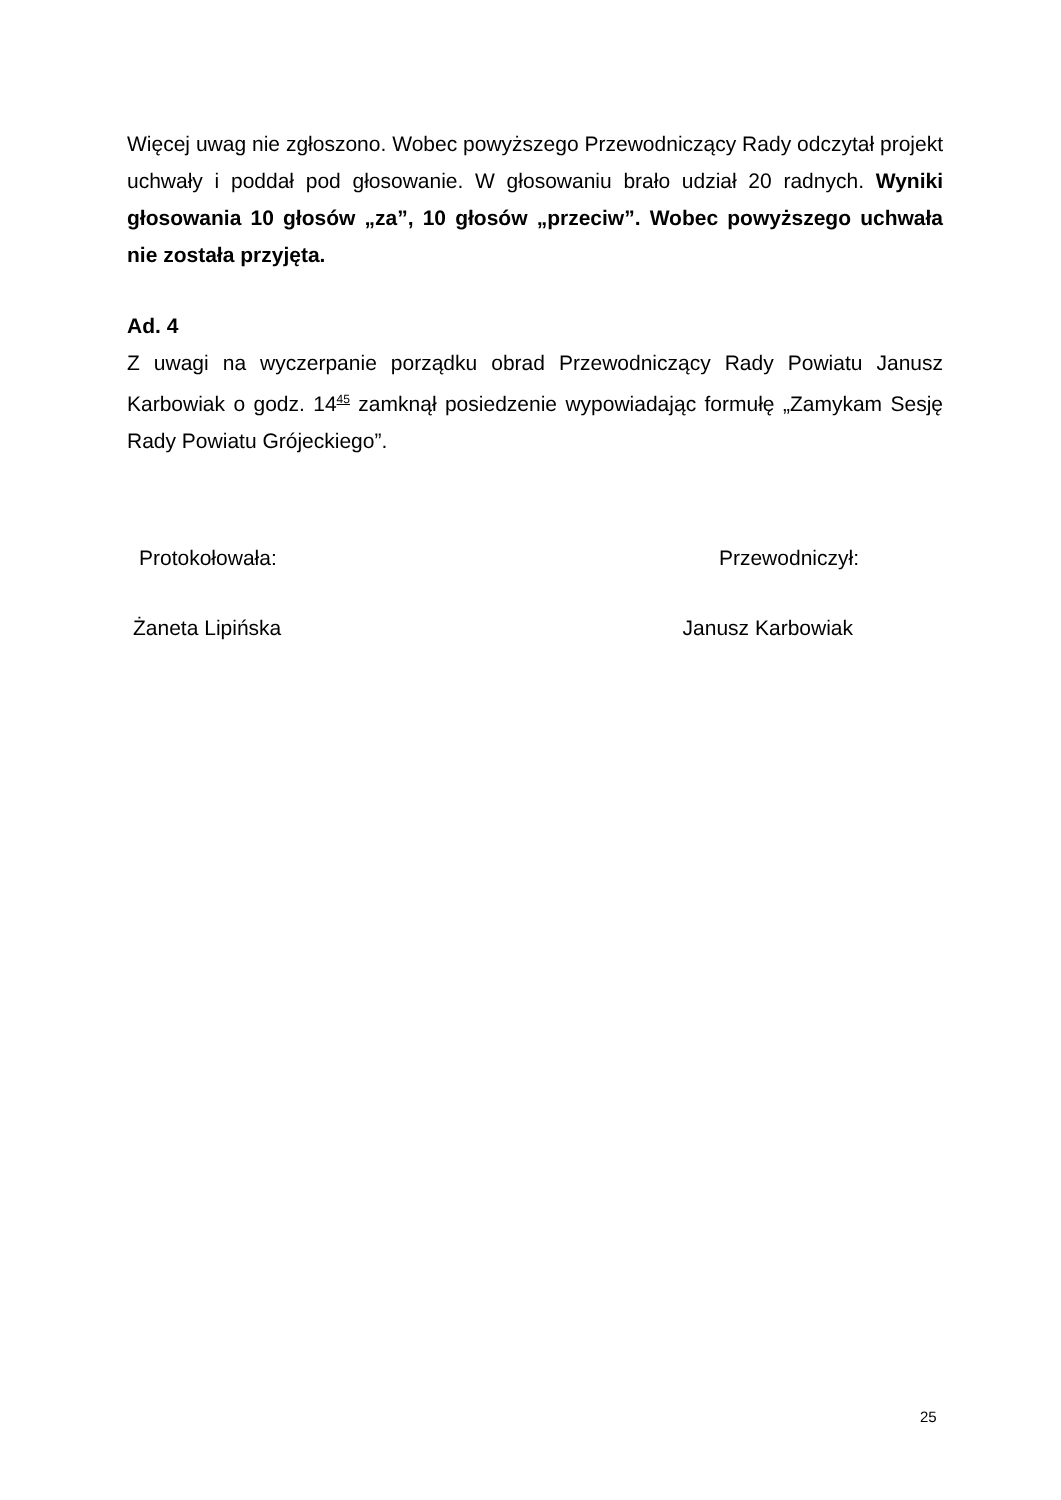Więcej uwag nie zgłoszono. Wobec powyższego Przewodniczący Rady odczytał projekt uchwały i poddał pod głosowanie. W głosowaniu brało udział 20 radnych. Wyniki głosowania 10 głosów „za”, 10 głosów „przeciw”. Wobec powyższego uchwała nie została przyjęta.
Ad. 4
Z uwagi na wyczerpanie porządku obrad Przewodniczący Rady Powiatu Janusz Karbowiak o godz. 14<sup>45</sup> zamknął posiedzenie wypowiadając formułę „Zamykam Sesję Rady Powiatu Grójeckiego”.
Protokołowała: Przewodniczył:
Żaneta Lipińska Janusz Karbowiak
25